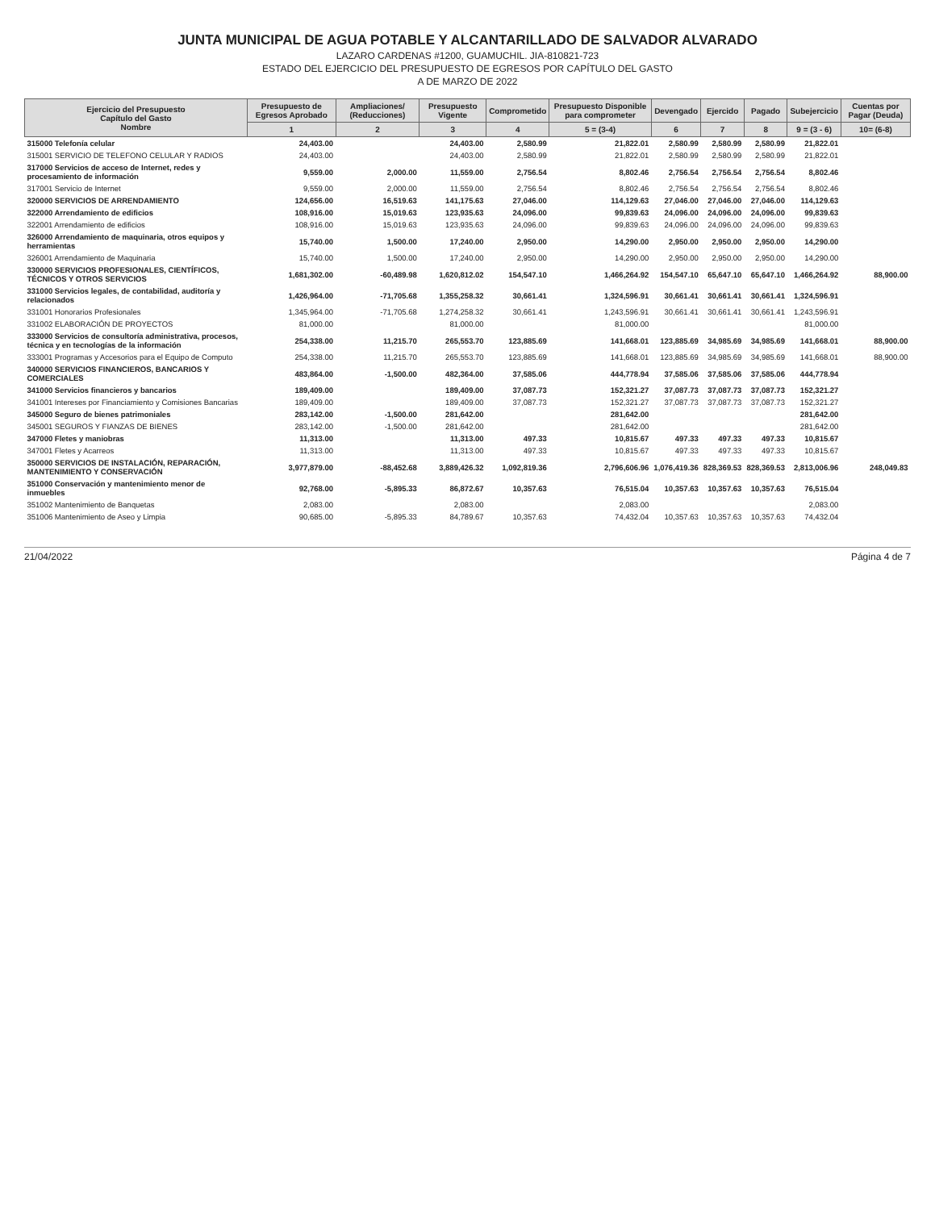JUNTA MUNICIPAL DE AGUA POTABLE Y ALCANTARILLADO DE SALVADOR ALVARADO
LAZARO CARDENAS #1200, GUAMUCHIL. JIA-810821-723
ESTADO DEL EJERCICIO DEL PRESUPUESTO DE EGRESOS POR CAPÍTULO DEL GASTO
A DE MARZO DE 2022
| Ejercicio del Presupuesto Capítulo del Gasto Nombre | Presupuesto de Egresos Aprobado | Ampliaciones/ (Reducciones) | Presupuesto Vigente | Comprometido | Presupuesto Disponible para comprometer | Devengado | Ejercido | Pagado | Subejercicio | Cuentas por Pagar (Deuda) |
| --- | --- | --- | --- | --- | --- | --- | --- | --- | --- | --- |
| | 1 | 2 | 3 | 4 | 5 = (3-4) | 6 | 7 | 8 | 9 = (3 - 6) | 10= (6-8) |
| 315000 Telefonía celular | 24,403.00 | | 24,403.00 | 2,580.99 | 21,822.01 | 2,580.99 | 2,580.99 | 2,580.99 | 21,822.01 | |
| 315001 SERVICIO DE TELEFONO CELULAR Y RADIOS | 24,403.00 | | 24,403.00 | 2,580.99 | 21,822.01 | 2,580.99 | 2,580.99 | 2,580.99 | 21,822.01 | |
| 317000 Servicios de acceso de Internet, redes y procesamiento de información | 9,559.00 | 2,000.00 | 11,559.00 | 2,756.54 | 8,802.46 | 2,756.54 | 2,756.54 | 2,756.54 | 8,802.46 | |
| 317001 Servicio de Internet | 9,559.00 | 2,000.00 | 11,559.00 | 2,756.54 | 8,802.46 | 2,756.54 | 2,756.54 | 2,756.54 | 8,802.46 | |
| 320000 SERVICIOS DE ARRENDAMIENTO | 124,656.00 | 16,519.63 | 141,175.63 | 27,046.00 | 114,129.63 | 27,046.00 | 27,046.00 | 27,046.00 | 114,129.63 | |
| 322000 Arrendamiento de edificios | 108,916.00 | 15,019.63 | 123,935.63 | 24,096.00 | 99,839.63 | 24,096.00 | 24,096.00 | 24,096.00 | 99,839.63 | |
| 322001 Arrendamiento de edificios | 108,916.00 | 15,019.63 | 123,935.63 | 24,096.00 | 99,839.63 | 24,096.00 | 24,096.00 | 24,096.00 | 99,839.63 | |
| 326000 Arrendamiento de maquinaria, otros equipos y herramientas | 15,740.00 | 1,500.00 | 17,240.00 | 2,950.00 | 14,290.00 | 2,950.00 | 2,950.00 | 2,950.00 | 14,290.00 | |
| 326001 Arrendamiento de Maquinaria | 15,740.00 | 1,500.00 | 17,240.00 | 2,950.00 | 14,290.00 | 2,950.00 | 2,950.00 | 2,950.00 | 14,290.00 | |
| 330000 SERVICIOS PROFESIONALES, CIENTÍFICOS, TÉCNICOS Y OTROS SERVICIOS | 1,681,302.00 | -60,489.98 | 1,620,812.02 | 154,547.10 | 1,466,264.92 | 154,547.10 | 65,647.10 | 65,647.10 | 1,466,264.92 | 88,900.00 |
| 331000 Servicios legales, de contabilidad, auditoría y relacionados | 1,426,964.00 | -71,705.68 | 1,355,258.32 | 30,661.41 | 1,324,596.91 | 30,661.41 | 30,661.41 | 30,661.41 | 1,324,596.91 | |
| 331001 Honorarios Profesionales | 1,345,964.00 | -71,705.68 | 1,274,258.32 | 30,661.41 | 1,243,596.91 | 30,661.41 | 30,661.41 | 30,661.41 | 1,243,596.91 | |
| 331002 ELABORACIÓN DE PROYECTOS | 81,000.00 | | 81,000.00 | | 81,000.00 | | | | 81,000.00 | |
| 333000 Servicios de consultoría administrativa, procesos, técnica y en tecnologías de la información | 254,338.00 | 11,215.70 | 265,553.70 | 123,885.69 | 141,668.01 | 123,885.69 | 34,985.69 | 34,985.69 | 141,668.01 | 88,900.00 |
| 333001 Programas y Accesorios para el Equipo de Computo | 254,338.00 | 11,215.70 | 265,553.70 | 123,885.69 | 141,668.01 | 123,885.69 | 34,985.69 | 34,985.69 | 141,668.01 | 88,900.00 |
| 340000 SERVICIOS FINANCIEROS, BANCARIOS Y COMERCIALES | 483,864.00 | -1,500.00 | 482,364.00 | 37,585.06 | 444,778.94 | 37,585.06 | 37,585.06 | 37,585.06 | 444,778.94 | |
| 341000 Servicios financieros y bancarios | 189,409.00 | | 189,409.00 | 37,087.73 | 152,321.27 | 37,087.73 | 37,087.73 | 37,087.73 | 152,321.27 | |
| 341001 Intereses por Financiamiento y Comisiones Bancarias | 189,409.00 | | 189,409.00 | 37,087.73 | 152,321.27 | 37,087.73 | 37,087.73 | 37,087.73 | 152,321.27 | |
| 345000 Seguro de bienes patrimoniales | 283,142.00 | -1,500.00 | 281,642.00 | | 281,642.00 | | | | 281,642.00 | |
| 345001 SEGUROS Y FIANZAS DE BIENES | 283,142.00 | -1,500.00 | 281,642.00 | | 281,642.00 | | | | 281,642.00 | |
| 347000 Fletes y maniobras | 11,313.00 | | 11,313.00 | 497.33 | 10,815.67 | 497.33 | 497.33 | 497.33 | 10,815.67 | |
| 347001 Fletes y Acarreos | 11,313.00 | | 11,313.00 | 497.33 | 10,815.67 | 497.33 | 497.33 | 497.33 | 10,815.67 | |
| 350000 SERVICIOS DE INSTALACIÓN, REPARACIÓN, MANTENIMIENTO Y CONSERVACIÓN | 3,977,879.00 | -88,452.68 | 3,889,426.32 | 1,092,819.36 | 2,796,606.96 | 1,076,419.36 | 828,369.53 | 828,369.53 | 2,813,006.96 | 248,049.83 |
| 351000 Conservación y mantenimiento menor de inmuebles | 92,768.00 | -5,895.33 | 86,872.67 | 10,357.63 | 76,515.04 | 10,357.63 | 10,357.63 | 10,357.63 | 76,515.04 | |
| 351002 Mantenimiento de Banquetas | 2,083.00 | | 2,083.00 | | 2,083.00 | | | | 2,083.00 | |
| 351006 Mantenimiento de Aseo y Limpia | 90,685.00 | -5,895.33 | 84,789.67 | 10,357.63 | 74,432.04 | 10,357.63 | 10,357.63 | 10,357.63 | 74,432.04 | |
21/04/2022 Página 4 de 7